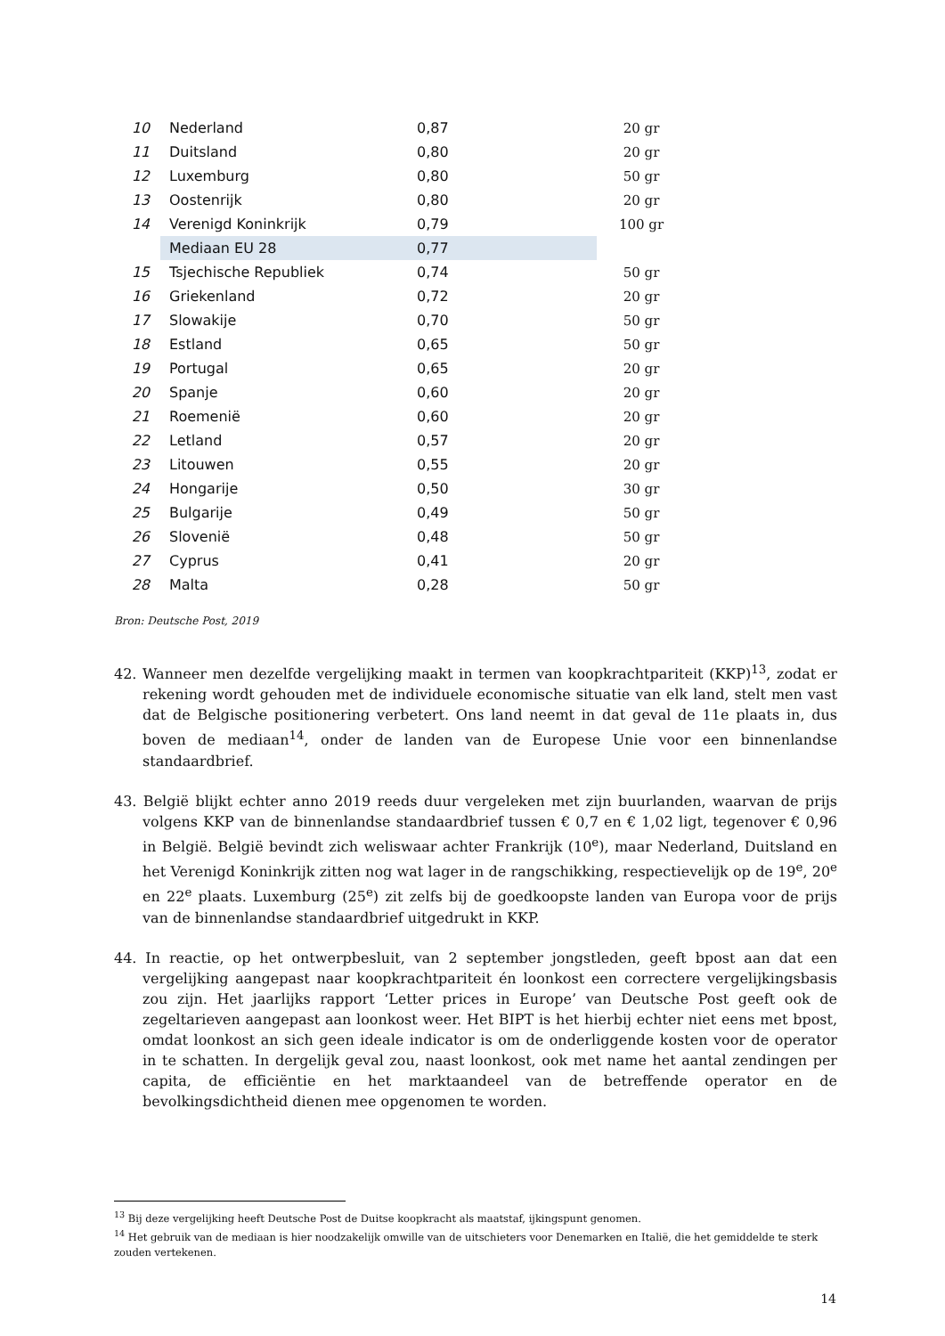| 10 | Nederland | 0,87 | | 20 gr |
| 11 | Duitsland | 0,80 | | 20 gr |
| 12 | Luxemburg | 0,80 | | 50 gr |
| 13 | Oostenrijk | 0,80 | | 20 gr |
| 14 | Verenigd Koninkrijk | 0,79 | | 100 gr |
| | Mediaan EU 28 | 0,77 | | |
| 15 | Tsjechische Republiek | 0,74 | | 50 gr |
| 16 | Griekenland | 0,72 | | 20 gr |
| 17 | Slowakije | 0,70 | | 50 gr |
| 18 | Estland | 0,65 | | 50 gr |
| 19 | Portugal | 0,65 | | 20 gr |
| 20 | Spanje | 0,60 | | 20 gr |
| 21 | Roemenië | 0,60 | | 20 gr |
| 22 | Letland | 0,57 | | 20 gr |
| 23 | Litouwen | 0,55 | | 20 gr |
| 24 | Hongarije | 0,50 | | 30 gr |
| 25 | Bulgarije | 0,49 | | 50 gr |
| 26 | Slovenië | 0,48 | | 50 gr |
| 27 | Cyprus | 0,41 | | 20 gr |
| 28 | Malta | 0,28 | | 50 gr |
Bron: Deutsche Post, 2019
42. Wanneer men dezelfde vergelijking maakt in termen van koopkrachtpariteit (KKP)<sup>13</sup>, zodat er rekening wordt gehouden met de individuele economische situatie van elk land, stelt men vast dat de Belgische positionering verbetert. Ons land neemt in dat geval de 11e plaats in, dus boven de mediaan<sup>14</sup>, onder de landen van de Europese Unie voor een binnenlandse standaardbrief.
43. België blijkt echter anno 2019 reeds duur vergeleken met zijn buurlanden, waarvan de prijs volgens KKP van de binnenlandse standaardbrief tussen € 0,7 en € 1,02 ligt, tegenover € 0,96 in België. België bevindt zich weliswaar achter Frankrijk (10<sup>e</sup>), maar Nederland, Duitsland en het Verenigd Koninkrijk zitten nog wat lager in de rangschikking, respectievelijk op de 19<sup>e</sup>, 20<sup>e</sup> en 22<sup>e</sup> plaats. Luxemburg (25<sup>e</sup>) zit zelfs bij de goedkoopste landen van Europa voor de prijs van de binnenlandse standaardbrief uitgedrukt in KKP.
44. In reactie, op het ontwerpbesluit, van 2 september jongstleden, geeft bpost aan dat een vergelijking aangepast naar koopkrachtpariteit én loonkost een correctere vergelijkingsbasis zou zijn. Het jaarlijks rapport ‘Letter prices in Europe’ van Deutsche Post geeft ook de zegeltarieven aangepast aan loonkost weer. Het BIPT is het hierbij echter niet eens met bpost, omdat loonkost an sich geen ideale indicator is om de onderliggende kosten voor de operator in te schatten. In dergelijk geval zou, naast loonkost, ook met name het aantal zendingen per capita, de efficiëntie en het marktaandeel van de betreffende operator en de bevolkingsdichtheid dienen mee opgenomen te worden.
<sup>13</sup> Bij deze vergelijking heeft Deutsche Post de Duitse koopkracht als maatstaf, ijkingspunt genomen.
<sup>14</sup> Het gebruik van de mediaan is hier noodzakelijk omwille van de uitschieters voor Denemarken en Italië, die het gemiddelde te sterk zouden vertekenen.
14